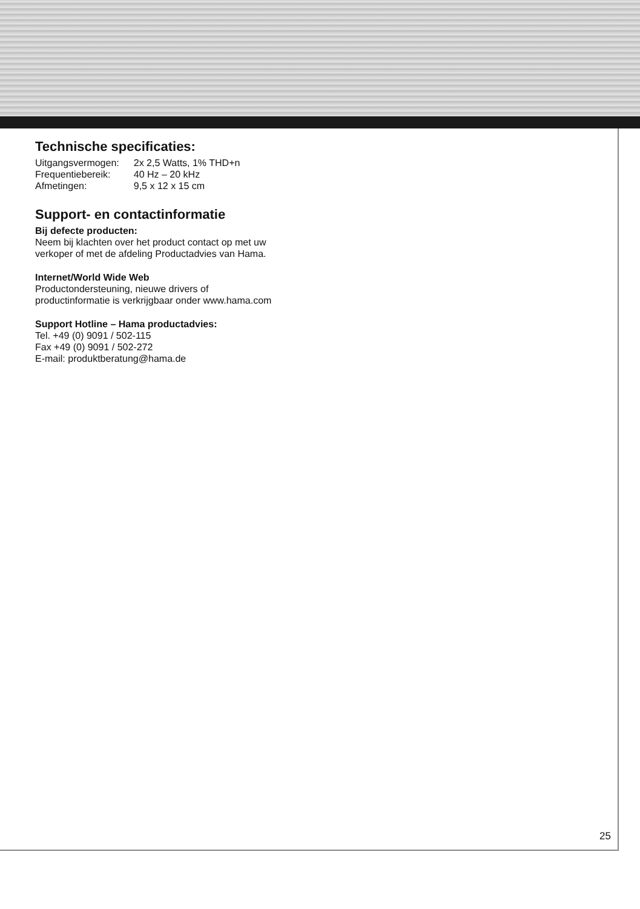Technische specificaties:
| Uitgangsvermogen: | 2x 2,5 Watts, 1% THD+n |
| Frequentiebereik: | 40 Hz – 20 kHz |
| Afmetingen: | 9,5 x 12 x 15 cm |
Support- en contactinformatie
Bij defecte producten:
Neem bij klachten over het product contact op met uw
verkoper of met de afdeling Productadvies van Hama.
Internet/World Wide Web
Productondersteuning, nieuwe drivers of
productinformatie is verkrijgbaar onder www.hama.com
Support Hotline – Hama productadvies:
Tel. +49 (0) 9091 / 502-115
Fax +49 (0) 9091 / 502-272
E-mail: produktberatung@hama.de
25